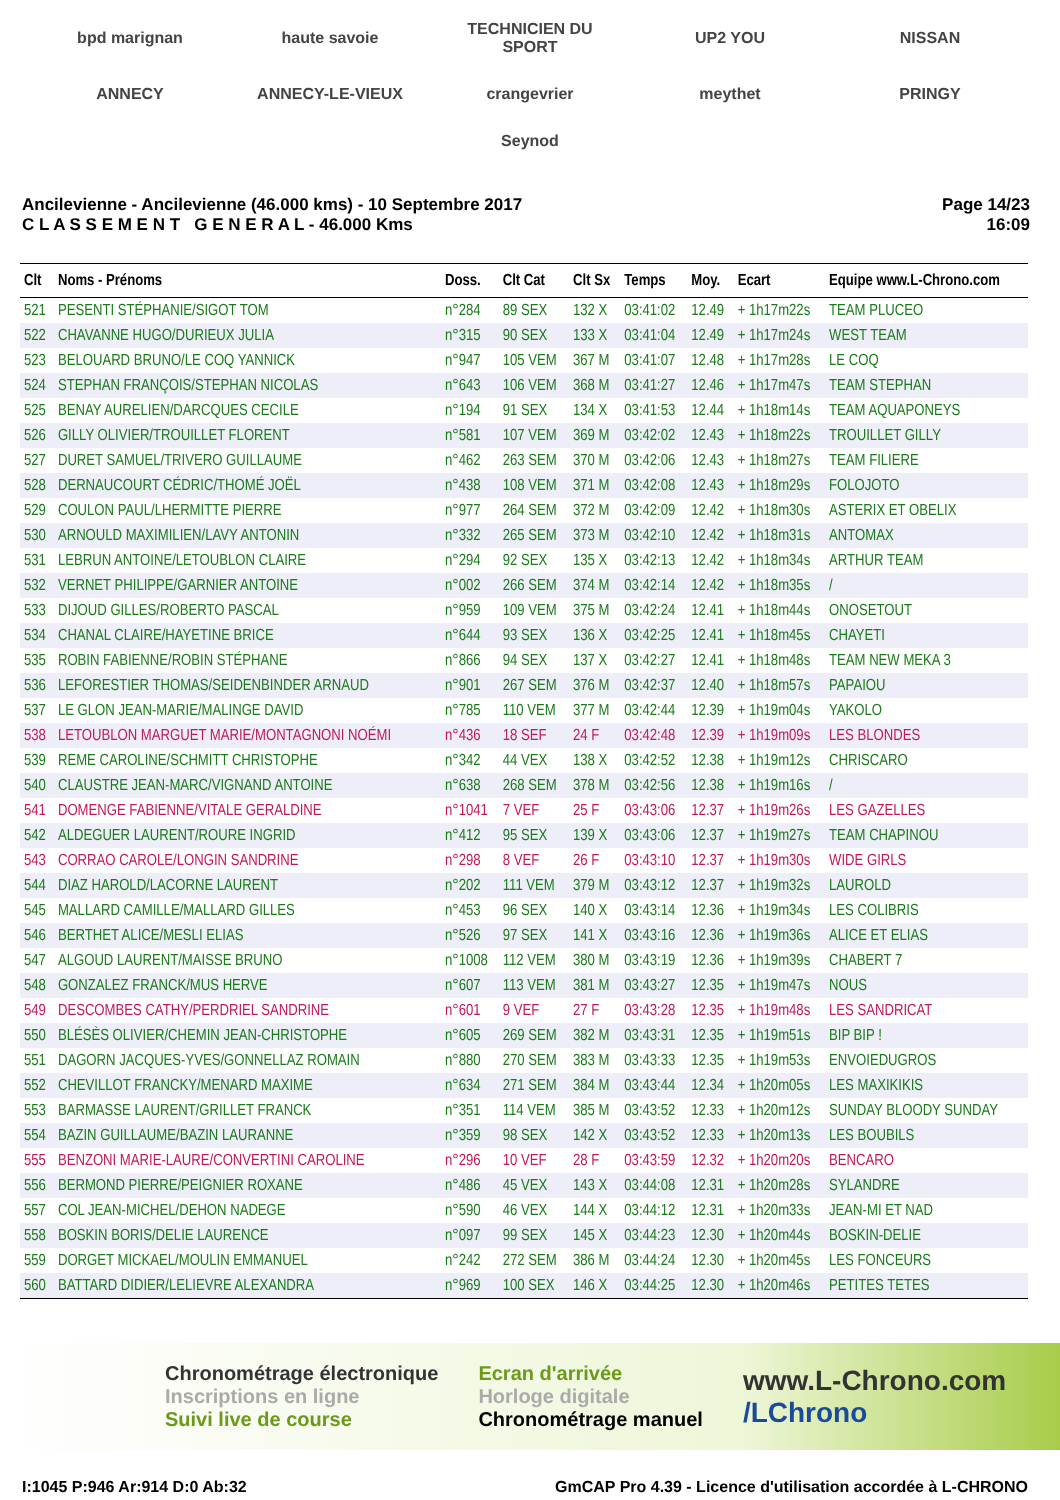bpd marignan
haute savoie
TECHNICIEN DU SPORT
UP2 YOU
NISSAN
ANNECY
ANNECY-LE-VIEUX
crangevrier
meythet
PRINGY
Seynod
Ancilevienne - Ancilevienne (46.000 kms) - 10 Septembre 2017
C L A S S E M E N T G E N E R A L - 46.000 Kms
Page 14/23
16:09
| Clt | Noms - Prénoms | Doss. | Clt Cat | Clt Sx | Temps | Moy. | Ecart | Equipe www.L-Chrono.com |
| --- | --- | --- | --- | --- | --- | --- | --- | --- |
| 521 | PESENTI STÉPHANIE/SIGOT TOM | n°284 | 89 SEX | 132 X | 03:41:02 | 12.49 | + 1h17m22s | TEAM PLUCEO |
| 522 | CHAVANNE HUGO/DURIEUX JULIA | n°315 | 90 SEX | 133 X | 03:41:04 | 12.49 | + 1h17m24s | WEST TEAM |
| 523 | BELOUARD BRUNO/LE COQ YANNICK | n°947 | 105 VEM | 367 M | 03:41:07 | 12.48 | + 1h17m28s | LE COQ |
| 524 | STEPHAN FRANÇOIS/STEPHAN NICOLAS | n°643 | 106 VEM | 368 M | 03:41:27 | 12.46 | + 1h17m47s | TEAM STEPHAN |
| 525 | BENAY AURELIEN/DARCQUES CECILE | n°194 | 91 SEX | 134 X | 03:41:53 | 12.44 | + 1h18m14s | TEAM AQUAPONEYS |
| 526 | GILLY OLIVIER/TROUILLET FLORENT | n°581 | 107 VEM | 369 M | 03:42:02 | 12.43 | + 1h18m22s | TROUILLET GILLY |
| 527 | DURET SAMUEL/TRIVERO GUILLAUME | n°462 | 263 SEM | 370 M | 03:42:06 | 12.43 | + 1h18m27s | TEAM FILIERE |
| 528 | DERNAUCOURT CÉDRIC/THOMÉ JOËL | n°438 | 108 VEM | 371 M | 03:42:08 | 12.43 | + 1h18m29s | FOLOJOTO |
| 529 | COULON PAUL/LHERMITTE PIERRE | n°977 | 264 SEM | 372 M | 03:42:09 | 12.42 | + 1h18m30s | ASTERIX ET OBELIX |
| 530 | ARNOULD MAXIMILIEN/LAVY ANTONIN | n°332 | 265 SEM | 373 M | 03:42:10 | 12.42 | + 1h18m31s | ANTOMAX |
| 531 | LEBRUN ANTOINE/LETOUBLON CLAIRE | n°294 | 92 SEX | 135 X | 03:42:13 | 12.42 | + 1h18m34s | ARTHUR TEAM |
| 532 | VERNET PHILIPPE/GARNIER ANTOINE | n°002 | 266 SEM | 374 M | 03:42:14 | 12.42 | + 1h18m35s | / |
| 533 | DIJOUD GILLES/ROBERTO PASCAL | n°959 | 109 VEM | 375 M | 03:42:24 | 12.41 | + 1h18m44s | ONOSETOUT |
| 534 | CHANAL CLAIRE/HAYETINE BRICE | n°644 | 93 SEX | 136 X | 03:42:25 | 12.41 | + 1h18m45s | CHAYETI |
| 535 | ROBIN FABIENNE/ROBIN STÉPHANE | n°866 | 94 SEX | 137 X | 03:42:27 | 12.41 | + 1h18m48s | TEAM NEW MEKA 3 |
| 536 | LEFORESTIER THOMAS/SEIDENBINDER ARNAUD | n°901 | 267 SEM | 376 M | 03:42:37 | 12.40 | + 1h18m57s | PAPAIOU |
| 537 | LE GLON JEAN-MARIE/MALINGE DAVID | n°785 | 110 VEM | 377 M | 03:42:44 | 12.39 | + 1h19m04s | YAKOLO |
| 538 | LETOUBLON MARGUET MARIE/MONTAGNONI NOÉMI | n°436 | 18 SEF | 24 F | 03:42:48 | 12.39 | + 1h19m09s | LES BLONDES |
| 539 | REME CAROLINE/SCHMITT CHRISTOPHE | n°342 | 44 VEX | 138 X | 03:42:52 | 12.38 | + 1h19m12s | CHRISCARO |
| 540 | CLAUSTRE JEAN-MARC/VIGNAND ANTOINE | n°638 | 268 SEM | 378 M | 03:42:56 | 12.38 | + 1h19m16s | / |
| 541 | DOMENGE FABIENNE/VITALE GERALDINE | n°1041 | 7 VEF | 25 F | 03:43:06 | 12.37 | + 1h19m26s | LES GAZELLES |
| 542 | ALDEGUER LAURENT/ROURE INGRID | n°412 | 95 SEX | 139 X | 03:43:06 | 12.37 | + 1h19m27s | TEAM CHAPINOU |
| 543 | CORRAO CAROLE/LONGIN SANDRINE | n°298 | 8 VEF | 26 F | 03:43:10 | 12.37 | + 1h19m30s | WIDE GIRLS |
| 544 | DIAZ HAROLD/LACORNE LAURENT | n°202 | 111 VEM | 379 M | 03:43:12 | 12.37 | + 1h19m32s | LAUROLD |
| 545 | MALLARD CAMILLE/MALLARD GILLES | n°453 | 96 SEX | 140 X | 03:43:14 | 12.36 | + 1h19m34s | LES COLIBRIS |
| 546 | BERTHET ALICE/MESLI ELIAS | n°526 | 97 SEX | 141 X | 03:43:16 | 12.36 | + 1h19m36s | ALICE ET ELIAS |
| 547 | ALGOUD LAURENT/MAISSE BRUNO | n°1008 | 112 VEM | 380 M | 03:43:19 | 12.36 | + 1h19m39s | CHABERT 7 |
| 548 | GONZALEZ FRANCK/MUS HERVE | n°607 | 113 VEM | 381 M | 03:43:27 | 12.35 | + 1h19m47s | NOUS |
| 549 | DESCOMBES CATHY/PERDRIEL SANDRINE | n°601 | 9 VEF | 27 F | 03:43:28 | 12.35 | + 1h19m48s | LES SANDRICAT |
| 550 | BLÉSÈS OLIVIER/CHEMIN JEAN-CHRISTOPHE | n°605 | 269 SEM | 382 M | 03:43:31 | 12.35 | + 1h19m51s | BIP BIP ! |
| 551 | DAGORN JACQUES-YVES/GONNELLAZ ROMAIN | n°880 | 270 SEM | 383 M | 03:43:33 | 12.35 | + 1h19m53s | ENVOIEDUGROS |
| 552 | CHEVILLOT FRANCKY/MENARD MAXIME | n°634 | 271 SEM | 384 M | 03:43:44 | 12.34 | + 1h20m05s | LES MAXIKIKIS |
| 553 | BARMASSE LAURENT/GRILLET FRANCK | n°351 | 114 VEM | 385 M | 03:43:52 | 12.33 | + 1h20m12s | SUNDAY BLOODY SUNDAY |
| 554 | BAZIN GUILLAUME/BAZIN LAURANNE | n°359 | 98 SEX | 142 X | 03:43:52 | 12.33 | + 1h20m13s | LES BOUBILS |
| 555 | BENZONI MARIE-LAURE/CONVERTINI CAROLINE | n°296 | 10 VEF | 28 F | 03:43:59 | 12.32 | + 1h20m20s | BENCARO |
| 556 | BERMOND PIERRE/PEIGNIER ROXANE | n°486 | 45 VEX | 143 X | 03:44:08 | 12.31 | + 1h20m28s | SYLANDRE |
| 557 | COL JEAN-MICHEL/DEHON NADEGE | n°590 | 46 VEX | 144 X | 03:44:12 | 12.31 | + 1h20m33s | JEAN-MI ET NAD |
| 558 | BOSKIN BORIS/DELIE LAURENCE | n°097 | 99 SEX | 145 X | 03:44:23 | 12.30 | + 1h20m44s | BOSKIN-DELIE |
| 559 | DORGET MICKAEL/MOULIN EMMANUEL | n°242 | 272 SEM | 386 M | 03:44:24 | 12.30 | + 1h20m45s | LES FONCEURS |
| 560 | BATTARD DIDIER/LELIEVRE ALEXANDRA | n°969 | 100 SEX | 146 X | 03:44:25 | 12.30 | + 1h20m46s | PETITES TETES |
Chronométrage électronique
Inscriptions en ligne
Suivi live de course
Ecran d'arrivée
Horloge digitale
Chronométrage manuel
www.L-Chrono.com
/LChrono
I:1045 P:946 Ar:914 D:0 Ab:32 GmCAP Pro 4.39 - Licence d'utilisation accordée à L-CHRONO